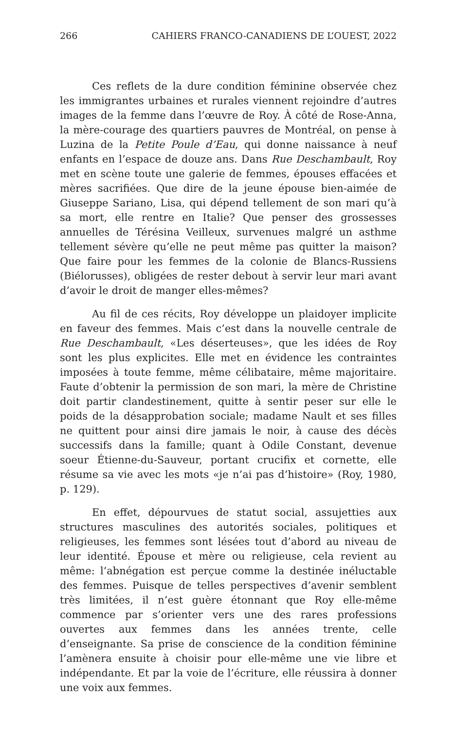266 CAHIERS FRANCO-CANADIENS DE L’OUEST, 2022
Ces reflets de la dure condition féminine observée chez les immigrantes urbaines et rurales viennent rejoindre d’autres images de la femme dans l’œuvre de Roy. À côté de Rose-Anna, la mère-courage des quartiers pauvres de Montréal, on pense à Luzina de la Petite Poule d’Eau, qui donne naissance à neuf enfants en l’espace de douze ans. Dans Rue Deschambault, Roy met en scène toute une galerie de femmes, épouses effacées et mères sacrifiées. Que dire de la jeune épouse bien-aimée de Giuseppe Sariano, Lisa, qui dépend tellement de son mari qu’à sa mort, elle rentre en Italie? Que penser des grossesses annuelles de Térésina Veilleux, survenues malgré un asthme tellement sévère qu’elle ne peut même pas quitter la maison? Que faire pour les femmes de la colonie de Blancs-Russiens (Biélorusses), obligées de rester debout à servir leur mari avant d’avoir le droit de manger elles-mêmes?
Au fil de ces récits, Roy développe un plaidoyer implicite en faveur des femmes. Mais c’est dans la nouvelle centrale de Rue Deschambault, «Les déserteuses», que les idées de Roy sont les plus explicites. Elle met en évidence les contraintes imposées à toute femme, même célibataire, même majoritaire. Faute d’obtenir la permission de son mari, la mère de Christine doit partir clandestinement, quitte à sentir peser sur elle le poids de la désapprobation sociale; madame Nault et ses filles ne quittent pour ainsi dire jamais le noir, à cause des décès successifs dans la famille; quant à Odile Constant, devenue soeur Étienne-du-Sauveur, portant crucifix et cornette, elle résume sa vie avec les mots «je n’ai pas d’histoire» (Roy, 1980, p. 129).
En effet, dépourvues de statut social, assujetties aux structures masculines des autorités sociales, politiques et religieuses, les femmes sont lésées tout d’abord au niveau de leur identité. Épouse et mère ou religieuse, cela revient au même: l’abnégation est perçue comme la destinée inéluctable des femmes. Puisque de telles perspectives d’avenir semblent très limitées, il n’est guère étonnant que Roy elle-même commence par s’orienter vers une des rares professions ouvertes aux femmes dans les années trente, celle d’enseignante. Sa prise de conscience de la condition féminine l’amènera ensuite à choisir pour elle-même une vie libre et indépendante. Et par la voie de l’écriture, elle réussira à donner une voix aux femmes.